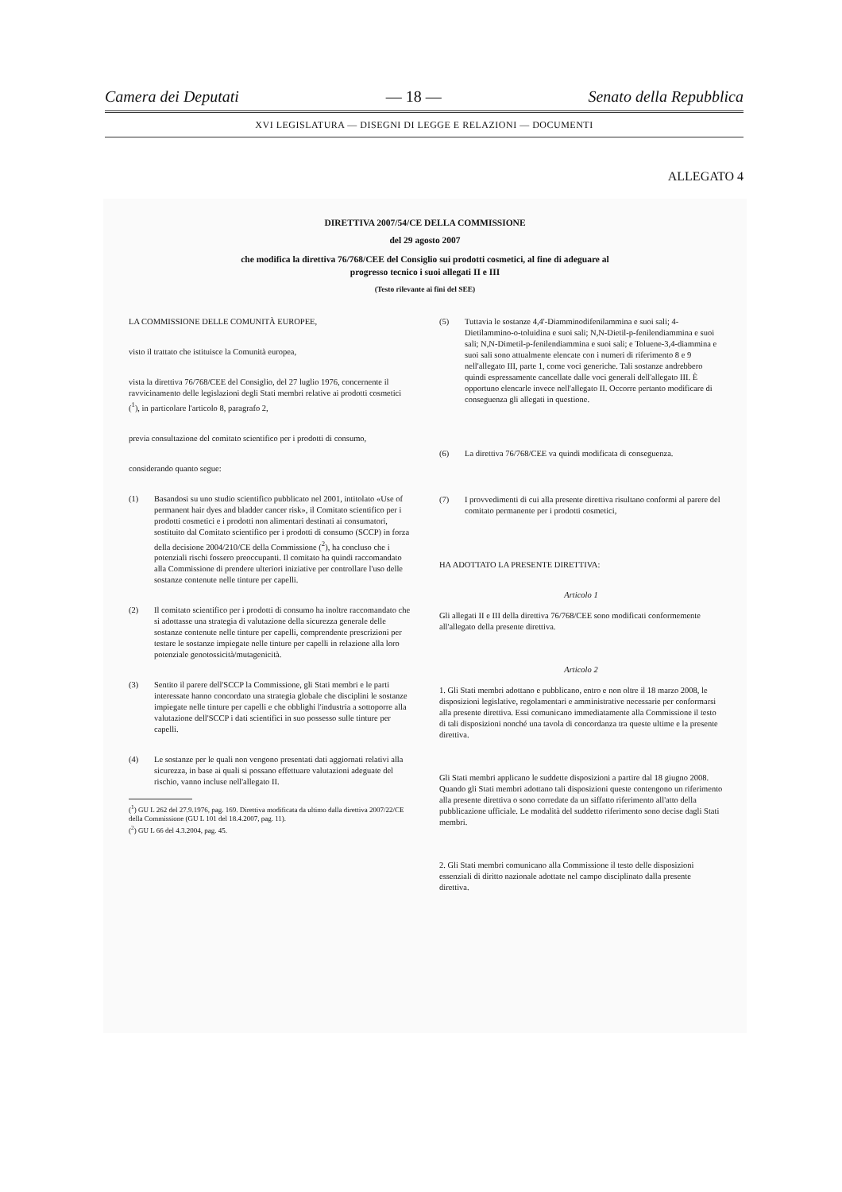Camera dei Deputati — 18 — Senato della Repubblica
XVI LEGISLATURA — DISEGNI DI LEGGE E RELAZIONI — DOCUMENTI
ALLEGATO 4
DIRETTIVA 2007/54/CE DELLA COMMISSIONE
del 29 agosto 2007
che modifica la direttiva 76/768/CEE del Consiglio sui prodotti cosmetici, al fine di adeguare al
progresso tecnico i suoi allegati II e III
(Testo rilevante ai fini del SEE)
LA COMMISSIONE DELLE COMUNITÀ EUROPEE,
visto il trattato che istituisce la Comunità europea,
vista la direttiva 76/768/CEE del Consiglio, del 27 luglio 1976, concernente il ravvicinamento delle legislazioni degli Stati membri relative ai prodotti cosmetici (<sup>1</sup>), in particolare l'articolo 8, paragrafo 2,
previa consultazione del comitato scientifico per i prodotti di consumo,
considerando quanto segue:
(1) Basandosi su uno studio scientifico pubblicato nel 2001, intitolato «Use of permanent hair dyes and bladder cancer risk», il Comitato scientifico per i prodotti cosmetici e i prodotti non alimentari destinati ai consumatori, sostituito dal Comitato scientifico per i prodotti di consumo (SCCP) in forza della decisione 2004/210/CE della Commissione (<sup>2</sup>), ha concluso che i potenziali rischi fossero preoccupanti. Il comitato ha quindi raccomandato alla Commissione di prendere ulteriori iniziative per controllare l'uso delle sostanze contenute nelle tinture per capelli.
(2) Il comitato scientifico per i prodotti di consumo ha inoltre raccomandato che si adottasse una strategia di valutazione della sicurezza generale delle sostanze contenute nelle tinture per capelli, comprendente prescrizioni per testare le sostanze impiegate nelle tinture per capelli in relazione alla loro potenziale genotossicità/mutagenicità.
(3) Sentito il parere dell'SCCP la Commissione, gli Stati membri e le parti interessate hanno concordato una strategia globale che disciplini le sostanze impiegate nelle tinture per capelli e che obblighi l'industria a sottoporre alla valutazione dell'SCCP i dati scientifici in suo possesso sulle tinture per capelli.
(4) Le sostanze per le quali non vengono presentati dati aggiornati relativi alla sicurezza, in base ai quali si possano effettuare valutazioni adeguate del rischio, vanno incluse nell'allegato II.
(<sup>1</sup>) GU L 262 del 27.9.1976, pag. 169. Direttiva modificata da ultimo dalla direttiva 2007/22/CE della Commissione (GU L 101 del 18.4.2007, pag. 11).
(<sup>2</sup>) GU L 66 del 4.3.2004, pag. 45.
(5) Tuttavia le sostanze 4,4'-Diamminodifenilammina e suoi sali; 4-Dietilammino-o-toluidina e suoi sali; N,N-Dietil-p-fenilendiammina e suoi sali; N,N-Dimetil-p-fenilendiammina e suoi sali; e Toluene-3,4-diammina e suoi sali sono attualmente elencate con i numeri di riferimento 8 e 9 nell'allegato III, parte 1, come voci generiche. Tali sostanze andrebbero quindi espressamente cancellate dalle voci generali dell'allegato III. È opportuno elencarle invece nell'allegato II. Occorre pertanto modificare di conseguenza gli allegati in questione.
(6) La direttiva 76/768/CEE va quindi modificata di conseguenza.
(7) I provvedimenti di cui alla presente direttiva risultano conformi al parere del comitato permanente per i prodotti cosmetici,
HA ADOTTATO LA PRESENTE DIRETTIVA:
Articolo 1
Gli allegati II e III della direttiva 76/768/CEE sono modificati conformemente all'allegato della presente direttiva.
Articolo 2
1. Gli Stati membri adottano e pubblicano, entro e non oltre il 18 marzo 2008, le disposizioni legislative, regolamentari e amministrative necessarie per conformarsi alla presente direttiva. Essi comunicano immediatamente alla Commissione il testo di tali disposizioni nonché una tavola di concordanza tra queste ultime e la presente direttiva.
Gli Stati membri applicano le suddette disposizioni a partire dal 18 giugno 2008. Quando gli Stati membri adottano tali disposizioni queste contengono un riferimento alla presente direttiva o sono corredate da un siffatto riferimento all'atto della pubblicazione ufficiale. Le modalità del suddetto riferimento sono decise dagli Stati membri.
2. Gli Stati membri comunicano alla Commissione il testo delle disposizioni essenziali di diritto nazionale adottate nel campo disciplinato dalla presente direttiva.